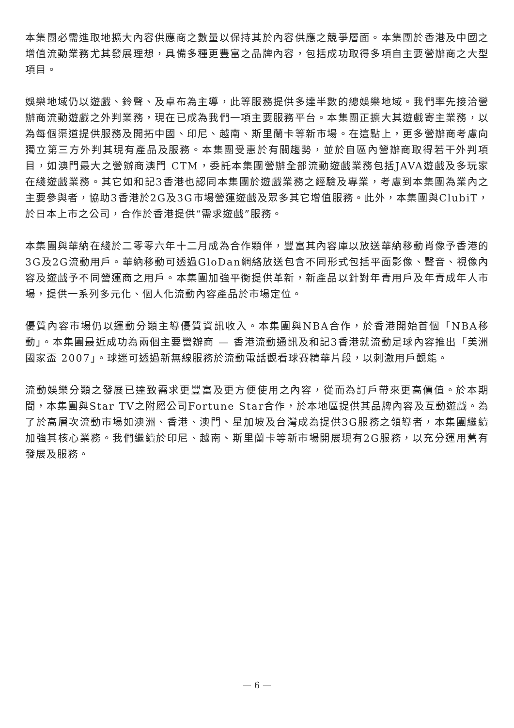本集團必需進取地擴大內容供應商之數量以保持其於內容供應之競爭層面。本集團於香港及中國之增值流動業務尤其發展理想，具備多種更豐富之品牌內容，包括成功取得多項自主要營辦商之大型項目。
娛樂地域仍以遊戲、鈴聲、及卓布為主導，此等服務提供多達半數的總娛樂地域。我們率先接洽營辦商流動遊戲之外判業務，現在已成為我們一項主要服務平台。本集團正擴大其遊戲寄主業務，以為每個渠道提供服務及開拓中國、印尼、越南、斯里蘭卡等新市場。在這點上，更多營辦商考慮向獨立第三方外判其現有產品及服務。本集團受惠於有關趨勢，並於自區內營辦商取得若干外判項目，如澳門最大之營辦商澳門 CTM，委託本集團營辦全部流動遊戲業務包括JAVA遊戲及多玩家在綫遊戲業務。其它如和記3香港也認同本集團於遊戲業務之經驗及專業，考慮到本集團為業內之主要參與者，協助3香港於2G及3G市場營運遊戲及眾多其它增值服務。此外，本集團與ClubiT，於日本上市之公司，合作於香港提供“需求遊戲”服務。
本集團與華納在綫於二零零六年十二月成為合作顆伴，豐富其內容庫以放送華納移動肖像予香港的3G及2G流動用戶。華納移動可透過GloDan網絡放送包含不同形式包括平面影像、聲音、視像內容及遊戲予不同營運商之用戶。本集團加強平衡提供革新，新產品以針對年青用戶及年青成年人市場，提供一系列多元化、個人化流動內容產品於市場定位。
優質內容市場仍以運動分類主導優質資訊收入。本集團與NBA合作，於香港開始首個「NBA移動」。本集團最近成功為兩個主要營辦商 — 香港流動通訊及和記3香港就流動足球內容推出「美洲國家盃 2007」。球迷可透過新無線服務於流動電話觀看球賽精華片段，以刺激用戶觀能。
流動娛樂分類之發展已達致需求更豐富及更方便使用之內容，從而為訂戶帶來更高價值。於本期間，本集團與Star TV之附屬公司Fortune Star合作，於本地區提供其品牌內容及互動遊戲。為了於高層次流動市場如澳洲、香港、澳門、星加坡及台灣成為提供3G服務之領導者，本集團繼續加強其核心業務。我們繼續於印尼、越南、斯里蘭卡等新市場開展現有2G服務，以充分運用舊有發展及服務。
— 6 —